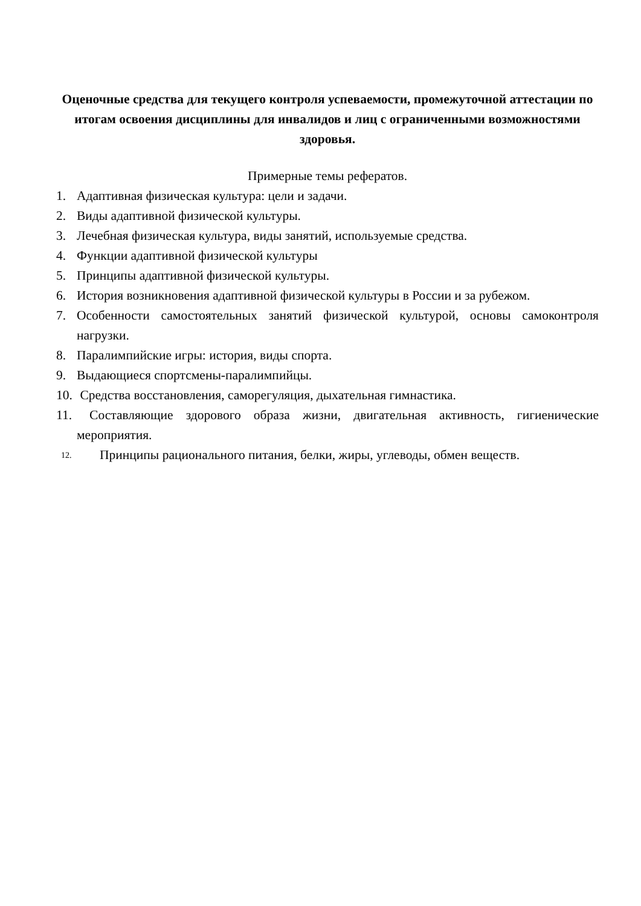Оценочные средства для текущего контроля успеваемости, промежуточной аттестации по итогам освоения дисциплины для инвалидов и лиц с ограниченными возможностями здоровья.
Примерные темы рефератов.
1. Адаптивная физическая культура: цели и задачи.
2. Виды адаптивной физической культуры.
3. Лечебная физическая культура, виды занятий, используемые средства.
4. Функции адаптивной физической культуры
5. Принципы адаптивной физической культуры.
6. История возникновения адаптивной физической культуры в России и за рубежом.
7. Особенности самостоятельных занятий физической культурой, основы самоконтроля нагрузки.
8. Паралимпийские игры: история, виды спорта.
9. Выдающиеся спортсмены-паралимпийцы.
10. Средства восстановления, саморегуляция, дыхательная гимнастика.
11. Составляющие здорового образа жизни, двигательная активность, гигиенические мероприятия.
12. Принципы рационального питания, белки, жиры, углеводы, обмен веществ.